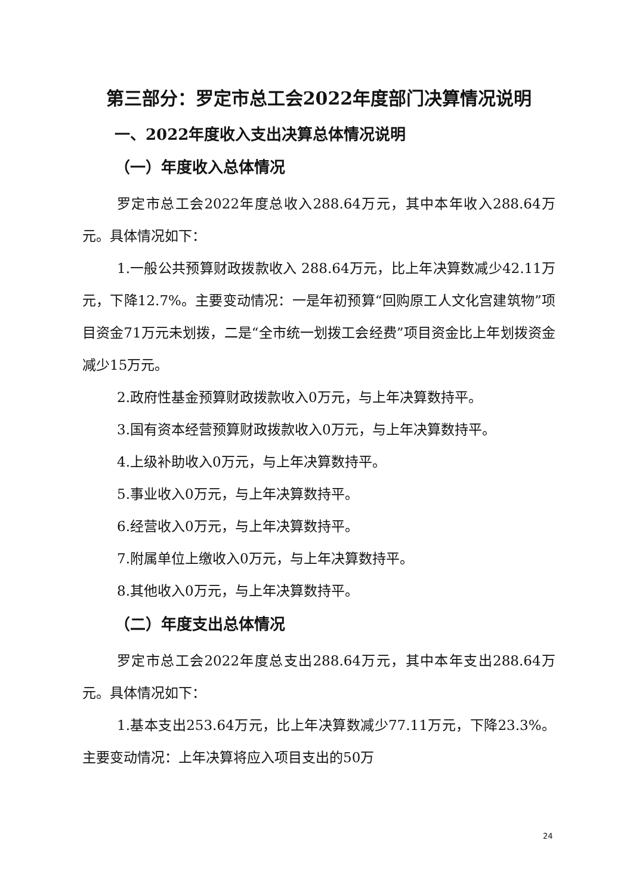第三部分：罗定市总工会2022年度部门决算情况说明
一、2022年度收入支出决算总体情况说明
（一）年度收入总体情况
罗定市总工会2022年度总收入288.64万元，其中本年收入288.64万元。具体情况如下：
1.一般公共预算财政拨款收入 288.64万元，比上年决算数减少42.11万元，下降12.7%。主要变动情况：一是年初预算“回购原工人文化宫建筑物”项目资金71万元未划拨，二是“全市统一划拨工会经费”项目资金比上年划拨资金减少15万元。
2.政府性基金预算财政拨款收入0万元，与上年决算数持平。
3.国有资本经营预算财政拨款收入0万元，与上年决算数持平。
4.上级补助收入0万元，与上年决算数持平。
5.事业收入0万元，与上年决算数持平。
6.经营收入0万元，与上年决算数持平。
7.附属单位上缴收入0万元，与上年决算数持平。
8.其他收入0万元，与上年决算数持平。
（二）年度支出总体情况
罗定市总工会2022年度总支出288.64万元，其中本年支出288.64万元。具体情况如下：
1.基本支出253.64万元，比上年决算数减少77.11万元，下降23.3%。主要变动情况：上年决算将应入项目支出的50万
24